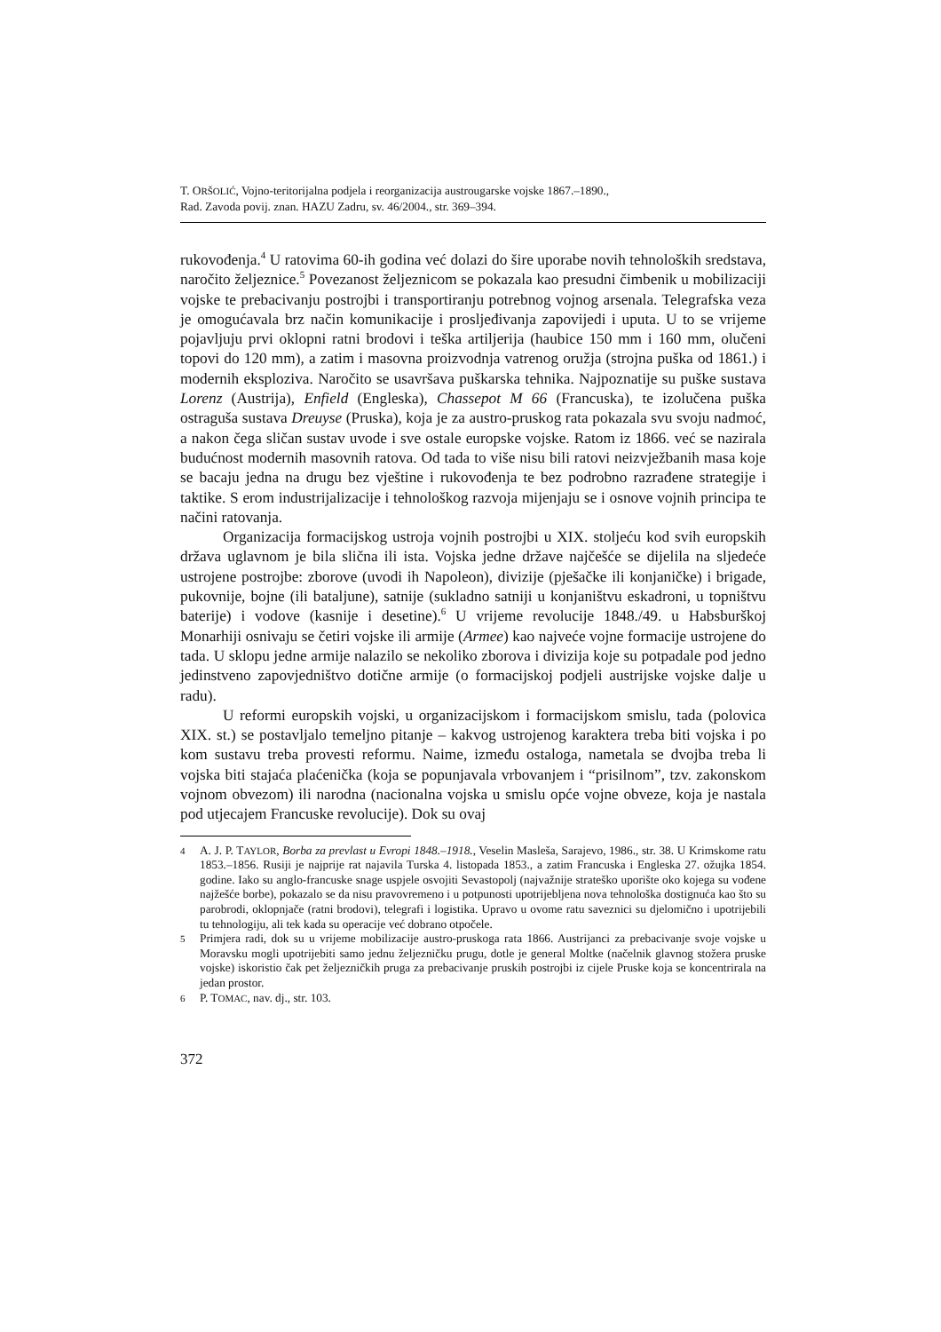T. ORŠOLIĆ, Vojno-teritorijalna podjela i reorganizacija austrougarske vojske 1867.–1890.,
Rad. Zavoda povij. znan. HAZU Zadru, sv. 46/2004., str. 369–394.
rukovođenja.<sup>4</sup> U ratovima 60-ih godina već dolazi do šire uporabe novih tehnoloških sredstava, naročito željeznice.<sup>5</sup> Povezanost željeznicom se pokazala kao presudni čimbenik u mobilizaciji vojske te prebacivanju postrojbi i transportiranju potrebnog vojnog arsenala. Telegrafska veza je omogućavala brz način komunikacije i prosljeđivanja zapovijedi i uputa. U to se vrijeme pojavljuju prvi oklopni ratni brodovi i teška artiljerija (haubice 150 mm i 160 mm, olučeni topovi do 120 mm), a zatim i masovna proizvodnja vatrenog oružja (strojna puška od 1861.) i modernih eksploziva. Naročito se usavršava puškarska tehnika. Najpoznatije su puške sustava Lorenz (Austrija), Enfield (Engleska), Chassepot M 66 (Francuska), te izolučena puška ostraguša sustava Dreuyse (Pruska), koja je za austro-pruskog rata pokazala svu svoju nadmoć, a nakon čega sličan sustav uvode i sve ostale europske vojske. Ratom iz 1866. već se nazirala budućnost modernih masovnih ratova. Od tada to više nisu bili ratovi neizvježbanih masa koje se bacaju jedna na drugu bez vještine i rukovođenja te bez podrobno razrađene strategije i taktike. S erom industrijalizacije i tehnološkog razvoja mijenjaju se i osnove vojnih principa te načini ratovanja.
Organizacija formacijskog ustroja vojnih postrojbi u XIX. stoljeću kod svih europskih država uglavnom je bila slična ili ista. Vojska jedne države najčešće se dijelila na sljedeće ustrojene postrojbe: zborove (uvodi ih Napoleon), divizije (pješačke ili konjaničke) i brigade, pukovnije, bojne (ili bataljune), satnije (sukladno satniji u konjaništvu eskadroni, u topništvu baterije) i vodove (kasnije i desetine).<sup>6</sup> U vrijeme revolucije 1848./49. u Habsburškoj Monarhiji osnivaju se četiri vojske ili armije (Armee) kao najveće vojne formacije ustrojene do tada. U sklopu jedne armije nalazilo se nekoliko zborova i divizija koje su potpadale pod jedno jedinstveno zapovjedništvo dotične armije (o formacijskoj podjeli austrijske vojske dalje u radu).
U reformi europskih vojski, u organizacijskom i formacijskom smislu, tada (polovica XIX. st.) se postavljalo temeljno pitanje – kakvog ustrojenog karaktera treba biti vojska i po kom sustavu treba provesti reformu. Naime, između ostaloga, nametala se dvojba treba li vojska biti stajaća plaćenička (koja se popunjavala vrbovanjem i “prisilnom”, tzv. zakonskom vojnom obvezom) ili narodna (nacionalna vojska u smislu opće vojne obveze, koja je nastala pod utjecajem Francuske revolucije). Dok su ovaj
4 A. J. P. TAYLOR, Borba za prevlast u Evropi 1848.–1918., Veselin Masleša, Sarajevo, 1986., str. 38. U Krimskome ratu 1853.–1856. Rusiji je najprije rat najavila Turska 4. listopada 1853., a zatim Francuska i Engleska 27. ožujka 1854. godine. Iako su anglo-francuske snage uspjele osvojiti Sevastopolj (najvažnije strateško uporište oko kojega su vođene najžešće borbe), pokazalo se da nisu pravovremeno i u potpunosti upotrijebljena nova tehnološka dostignuća kao što su parobrodi, oklopnjače (ratni brodovi), telegrafi i logistika. Upravo u ovome ratu saveznici su djelomično i upotrijebili tu tehnologiju, ali tek kada su operacije već dobrano otpočele.
5 Primjera radi, dok su u vrijeme mobilizacije austro-pruskoga rata 1866. Austrijanci za prebacivanje svoje vojske u Moravsku mogli upotrijebiti samo jednu željezničku prugu, dotle je general Moltke (načelnik glavnog stožera pruske vojske) iskoristio čak pet željezničkih pruga za prebacivanje pruskih postrojbi iz cijele Pruske koja se koncentrirala na jedan prostor.
6 P. TOMAC, nav. dj., str. 103.
372